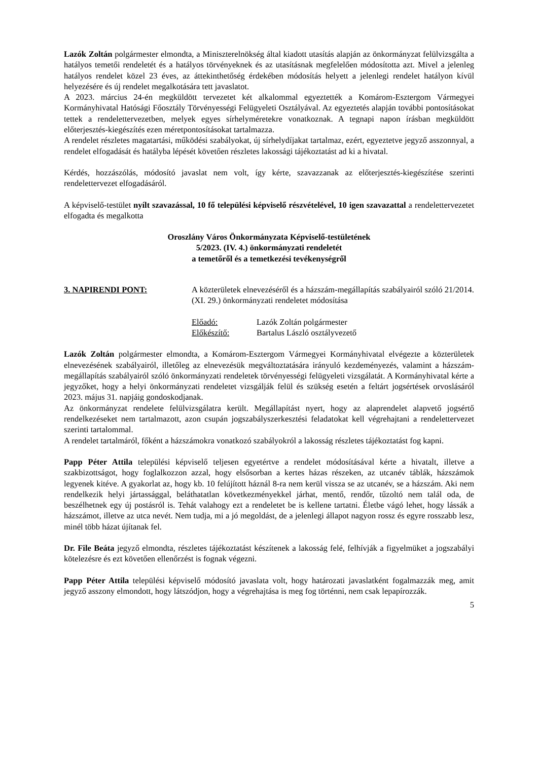Lazók Zoltán polgármester elmondta, a Miniszterelnökség által kiadott utasítás alapján az önkormányzat felülvizsgálta a hatályos temetői rendeletét és a hatályos törvényeknek és az utasításnak megfelelően módosította azt. Mivel a jelenleg hatályos rendelet közel 23 éves, az áttekinthetőség érdekében módosítás helyett a jelenlegi rendelet hatályon kívül helyezésére és új rendelet megalkotására tett javaslatot.
A 2023. március 24-én megküldött tervezetet két alkalommal egyeztették a Komárom-Esztergom Vármegyei Kormányhivatal Hatósági Főosztály Törvényességi Felügyeleti Osztályával. Az egyeztetés alapján további pontosításokat tettek a rendelettervezetben, melyek egyes sírhelyméretekre vonatkoznak. A tegnapi napon írásban megküldött előterjesztés-kiegészítés ezen méretpontosításokat tartalmazza.
A rendelet részletes magatartási, működési szabályokat, új sírhelydíjakat tartalmaz, ezért, egyeztetve jegyző asszonnyal, a rendelet elfogadását és hatályba lépését követően részletes lakossági tájékoztatást ad ki a hivatal.
Kérdés, hozzászólás, módosító javaslat nem volt, így kérte, szavazzanak az előterjesztés-kiegészítése szerinti rendelettervezet elfogadásáról.
A képviselő-testület nyílt szavazással, 10 fő települési képviselő részvételével, 10 igen szavazattal a rendelettervezetet elfogadta és megalkotta
Oroszlány Város Önkormányzata Képviselő-testületének
5/2023. (IV. 4.) önkormányzati rendeletét
a temetőről és a temetkezési tevékenységről
3. NAPIRENDI PONT: A közterületek elnevezéséről és a házszám-megállapítás szabályairól szóló 21/2014. (XI. 29.) önkormányzati rendeletet módosítása
Előadó: Lazók Zoltán polgármester
Előkészítő: Bartalus László osztályvezető
Lazók Zoltán polgármester elmondta, a Komárom-Esztergom Vármegyei Kormányhivatal elvégezte a közterületek elnevezésének szabályairól, illetőleg az elnevezésük megváltoztatására irányuló kezdeményezés, valamint a házszám-megállapítás szabályairól szóló önkormányzati rendeletek törvényességi felügyeleti vizsgálatát. A Kormányhivatal kérte a jegyzőket, hogy a helyi önkormányzati rendeletet vizsgálják felül és szükség esetén a feltárt jogsértések orvoslásáról 2023. május 31. napjáig gondoskodjanak.
Az önkormányzat rendelete felülvizsgálatra került. Megállapítást nyert, hogy az alaprendelet alapvető jogsértő rendelkezéseket nem tartalmazott, azon csupán jogszabályszerkesztési feladatokat kell végrehajtani a rendelettervezet szerinti tartalommal.
A rendelet tartalmáról, főként a házszámokra vonatkozó szabályokról a lakosság részletes tájékoztatást fog kapni.
Papp Péter Attila települési képviselő teljesen egyetértve a rendelet módosításával kérte a hivatalt, illetve a szakbizottságot, hogy foglalkozzon azzal, hogy elsősorban a kertes házas részeken, az utcanév táblák, házszámok legyenek kitéve. A gyakorlat az, hogy kb. 10 felújított háznál 8-ra nem kerül vissza se az utcanév, se a házszám. Aki nem rendelkezik helyi jártassággal, beláthatatlan következményekkel járhat, mentő, rendőr, tűzoltó nem talál oda, de beszélhetnek egy új postásról is. Tehát valahogy ezt a rendeletet be is kellene tartatni. Életbe vágó lehet, hogy lássák a házszámot, illetve az utca nevét. Nem tudja, mi a jó megoldást, de a jelenlegi állapot nagyon rossz és egyre rosszabb lesz, minél több házat újítanak fel.
Dr. File Beáta jegyző elmondta, részletes tájékoztatást készítenek a lakosság felé, felhívják a figyelmüket a jogszabályi kötelezésre és ezt követően ellenőrzést is fognak végezni.
Papp Péter Attila települési képviselő módosító javaslata volt, hogy határozati javaslatként fogalmazzák meg, amit jegyző asszony elmondott, hogy látszódjon, hogy a végrehajtása is meg fog történni, nem csak lepapírozzák.
5